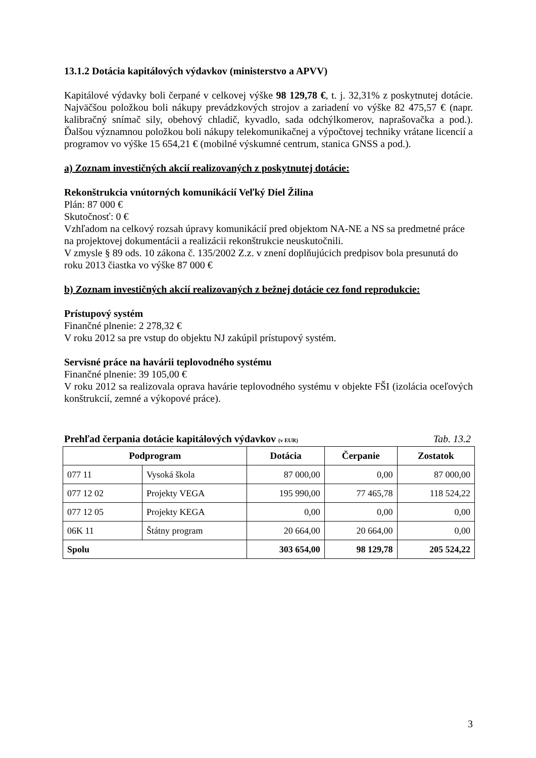13.1.2 Dotácia kapitálových výdavkov (ministerstvo a APVV)
Kapitálové výdavky boli čerpané v celkovej výške 98 129,78 €, t. j. 32,31% z poskytnutej dotácie. Najväčšou položkou boli nákupy prevádzkových strojov a zariadení vo výške 82 475,57 € (napr. kalibračný snímač sily, obehový chladič, kyvadlo, sada odchýlkomerov, naprašovačka a pod.). Ďalšou významnou položkou boli nákupy telekomunikačnej a výpočtovej techniky vrátane licencií a programov vo výške 15 654,21 € (mobilné výskumné centrum, stanica GNSS a pod.).
a) Zoznam investičných akcií realizovaných z poskytnutej dotácie:
Rekonštrukcia vnútorných komunikácií Veľký Diel Žilina
Plán: 87 000 €
Skutočnosť: 0 €
Vzhľadom na celkový rozsah úpravy komunikácií pred objektom NA-NE a NS sa predmetné práce na projektovej dokumentácii a realizácii rekonštrukcie neuskutočnili.
V zmysle § 89 ods. 10 zákona č. 135/2002 Z.z. v znení doplňujúcich predpisov bola presunutá do roku 2013 čiastka vo výške 87 000 €
b) Zoznam investičných akcií realizovaných z bežnej dotácie cez fond reprodukcie:
Prístupový systém
Finančné plnenie: 2 278,32 €
V roku 2012 sa pre vstup do objektu NJ zakúpil prístupový systém.
Servisné práce na havárii teplovodného systému
Finančné plnenie: 39 105,00 €
V roku 2012 sa realizovala oprava havárie teplovodného systému v objekte FŠI (izolácia oceľových konštrukcií, zemné a výkopové práce).
Prehľad čerpania dotácie kapitálových výdavkov (v EUR) Tab. 13.2
| Podprogram | | Dotácia | Čerpanie | Zostatok |
| --- | --- | --- | --- | --- |
| 077 11 | Vysoká škola | 87 000,00 | 0,00 | 87 000,00 |
| 077 12 02 | Projekty VEGA | 195 990,00 | 77 465,78 | 118 524,22 |
| 077 12 05 | Projekty KEGA | 0,00 | 0,00 | 0,00 |
| 06K 11 | Štátny program | 20 664,00 | 20 664,00 | 0,00 |
| Spolu | | 303 654,00 | 98 129,78 | 205 524,22 |
3